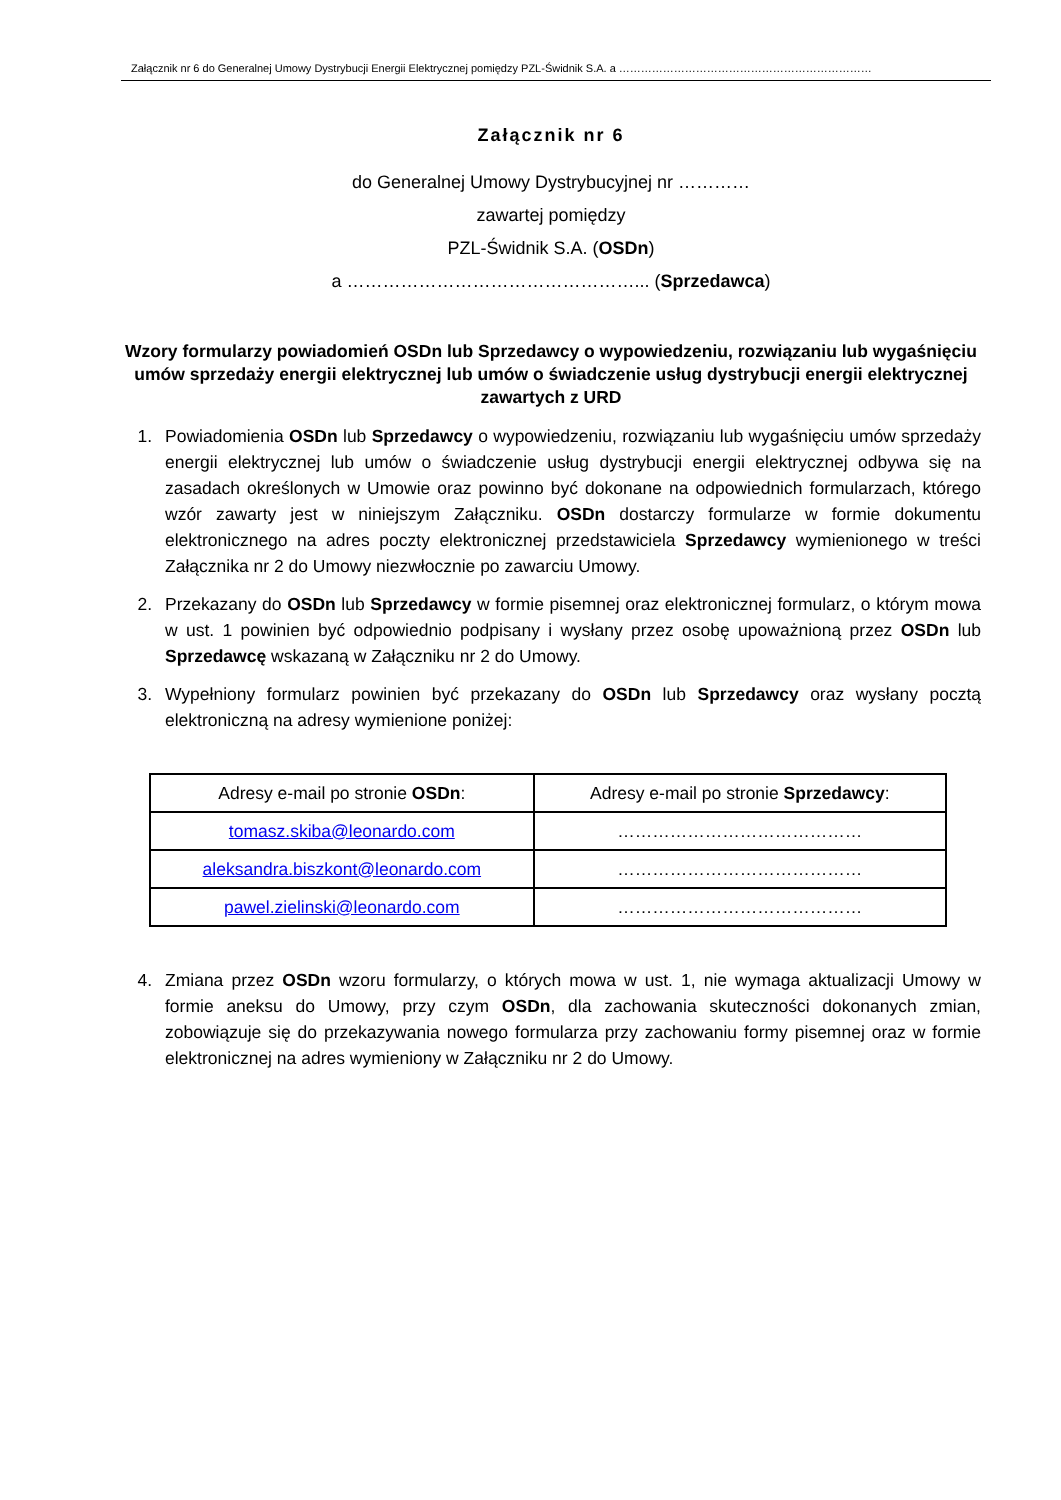Załącznik nr 6 do Generalnej Umowy Dystrybucji Energii Elektrycznej pomiędzy PZL-Świdnik S.A. a ……………………………………………………………
Załącznik nr 6
do Generalnej Umowy Dystrybucyjnej nr …………
zawartej pomiędzy
PZL-Świdnik S.A. (OSDn)
a …………………………………………... (Sprzedawca)
Wzory formularzy powiadomień OSDn lub Sprzedawcy o wypowiedzeniu, rozwiązaniu lub wygaśnięciu umów sprzedaży energii elektrycznej lub umów o świadczenie usług dystrybucji energii elektrycznej zawartych z URD
1. Powiadomienia OSDn lub Sprzedawcy o wypowiedzeniu, rozwiązaniu lub wygaśnięciu umów sprzedaży energii elektrycznej lub umów o świadczenie usług dystrybucji energii elektrycznej odbywa się na zasadach określonych w Umowie oraz powinno być dokonane na odpowiednich formularzach, którego wzór zawarty jest w niniejszym Załączniku. OSDn dostarczy formularze w formie dokumentu elektronicznego na adres poczty elektronicznej przedstawiciela Sprzedawcy wymienionego w treści Załącznika nr 2 do Umowy niezwłocznie po zawarciu Umowy.
2. Przekazany do OSDn lub Sprzedawcy w formie pisemnej oraz elektronicznej formularz, o którym mowa w ust. 1 powinien być odpowiednio podpisany i wysłany przez osobę upoważnioną przez OSDn lub Sprzedawcę wskazaną w Załączniku nr 2 do Umowy.
3. Wypełniony formularz powinien być przekazany do OSDn lub Sprzedawcy oraz wysłany pocztą elektroniczną na adresy wymienione poniżej:
| Adresy e-mail po stronie OSDn : | Adresy e-mail po stronie Sprzedawcy : |
| --- | --- |
| tomasz.skiba@leonardo.com | …………………………………… |
| aleksandra.biszkont@leonardo.com | …………………………………… |
| pawel.zielinski@leonardo.com | …………………………………… |
4. Zmiana przez OSDn wzoru formularzy, o których mowa w ust. 1, nie wymaga aktualizacji Umowy w formie aneksu do Umowy, przy czym OSDn, dla zachowania skuteczności dokonanych zmian, zobowiązuje się do przekazywania nowego formularza przy zachowaniu formy pisemnej oraz w formie elektronicznej na adres wymieniony w Załączniku nr 2 do Umowy.